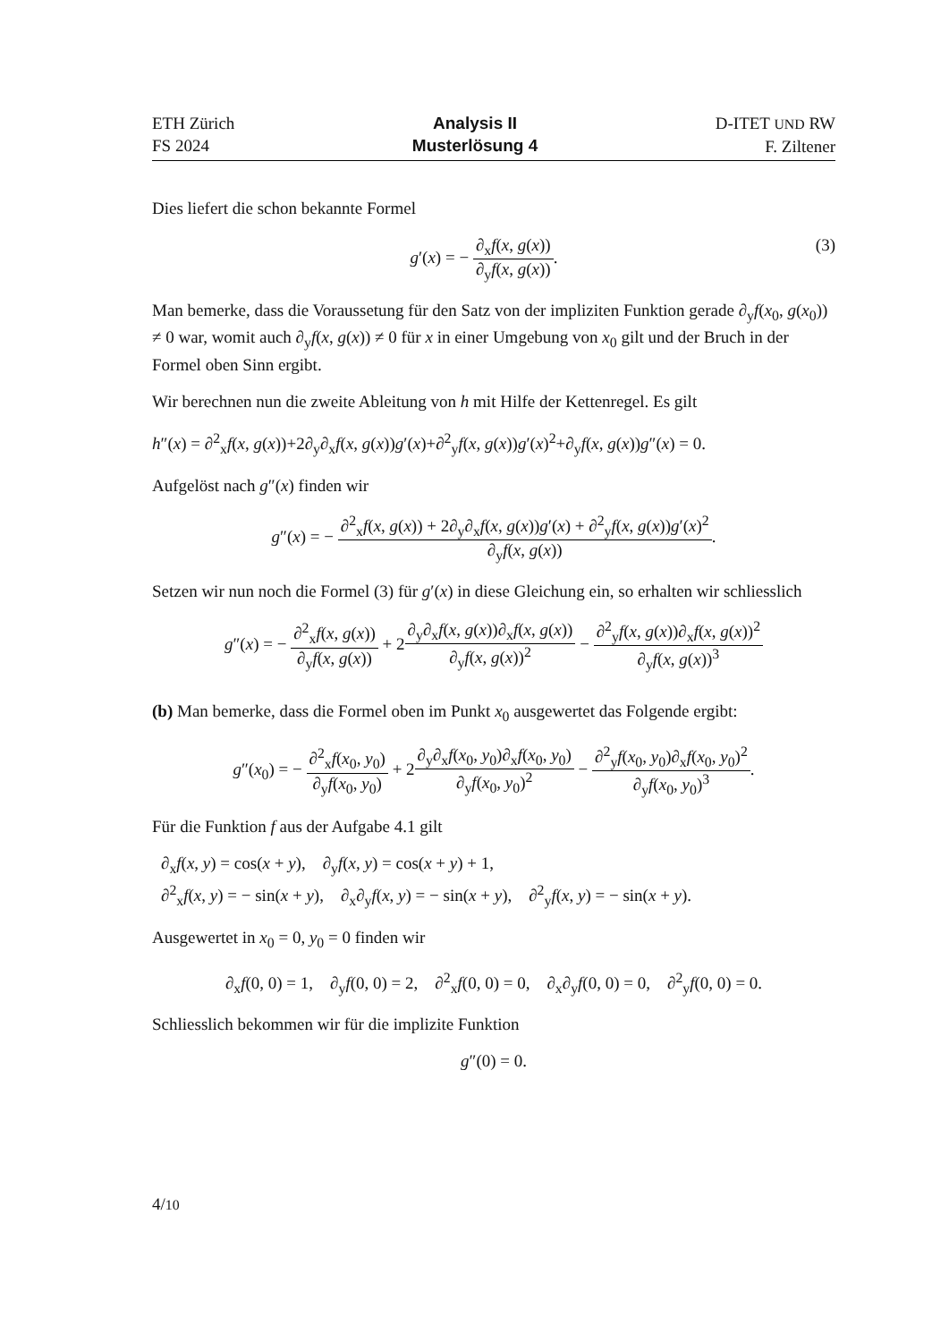ETH Zürich
FS 2024
Analysis II
Musterlösung 4
D-ITET UND RW
F. Ziltener
Dies liefert die schon bekannte Formel
(3) g′(x) = − ∂<sub>x</sub>f(x, g(x)) ∂<sub>y</sub>f(x, g(x)).
Man bemerke, dass die Voraussetung für den Satz von der impliziten Funktion gerade ∂<sub>y</sub>f(x<sub>0</sub>, g(x<sub>0</sub>)) ≠ 0 war, womit auch ∂<sub>y</sub>f(x, g(x)) ≠ 0 für x in einer Umgebung von x<sub>0</sub> gilt und der Bruch in der Formel oben Sinn ergibt.
Wir berechnen nun die zweite Ableitung von h mit Hilfe der Kettenregel. Es gilt
h″(x) = ∂<sup>2</sup><sub>x</sub>f(x, g(x))+2∂<sub>y</sub>∂<sub>x</sub>f(x, g(x))g′(x)+∂<sup>2</sup><sub>y</sub>f(x, g(x))g′(x)<sup>2</sup>+∂<sub>y</sub>f(x, g(x))g″(x) = 0.
Aufgelöst nach g″(x) finden wir
g″(x) = − ∂<sup>2</sup><sub>x</sub>f(x, g(x)) + 2∂<sub>y</sub>∂<sub>x</sub>f(x, g(x))g′(x) + ∂<sup>2</sup><sub>y</sub>f(x, g(x))g′(x)<sup>2</sup> ∂<sub>y</sub>f(x, g(x)).
Setzen wir nun noch die Formel (3) für g′(x) in diese Gleichung ein, so erhalten wir schliesslich
g″(x) = − ∂<sup>2</sup><sub>x</sub>f(x, g(x)) ∂<sub>y</sub>f(x, g(x)) + 2∂<sub>y</sub>∂<sub>x</sub>f(x, g(x))∂<sub>x</sub>f(x, g(x)) ∂<sub>y</sub>f(x, g(x))<sup>2</sup> − ∂<sup>2</sup><sub>y</sub>f(x, g(x))∂<sub>x</sub>f(x, g(x))<sup>2</sup> ∂<sub>y</sub>f(x, g(x))<sup>3</sup>
(b) Man bemerke, dass die Formel oben im Punkt x<sub>0</sub> ausgewertet das Folgende ergibt:
g″(x<sub>0</sub>) = − ∂<sup>2</sup><sub>x</sub>f(x<sub>0</sub>, y<sub>0</sub>) ∂<sub>y</sub>f(x<sub>0</sub>, y<sub>0</sub>) + 2∂<sub>y</sub>∂<sub>x</sub>f(x<sub>0</sub>, y<sub>0</sub>)∂<sub>x</sub>f(x<sub>0</sub>, y<sub>0</sub>) ∂<sub>y</sub>f(x<sub>0</sub>, y<sub>0</sub>)<sup>2</sup> − ∂<sup>2</sup><sub>y</sub>f(x<sub>0</sub>, y<sub>0</sub>)∂<sub>x</sub>f(x<sub>0</sub>, y<sub>0</sub>)<sup>2</sup> ∂<sub>y</sub>f(x<sub>0</sub>, y<sub>0</sub>)<sup>3</sup>.
Für die Funktion f aus der Aufgabe 4.1 gilt
∂<sub>x</sub>f(x, y) = cos(x + y), ∂<sub>y</sub>f(x, y) = cos(x + y) + 1,
∂<sup>2</sup><sub>x</sub>f(x, y) = − sin(x + y), ∂<sub>x</sub>∂<sub>y</sub>f(x, y) = − sin(x + y), ∂<sup>2</sup><sub>y</sub>f(x, y) = − sin(x + y).
Ausgewertet in x<sub>0</sub> = 0, y<sub>0</sub> = 0 finden wir
∂<sub>x</sub>f(0, 0) = 1, ∂<sub>y</sub>f(0, 0) = 2, ∂<sup>2</sup><sub>x</sub>f(0, 0) = 0, ∂<sub>x</sub>∂<sub>y</sub>f(0, 0) = 0, ∂<sup>2</sup><sub>y</sub>f(0, 0) = 0.
Schliesslich bekommen wir für die implizite Funktion
g″(0) = 0.
4/10